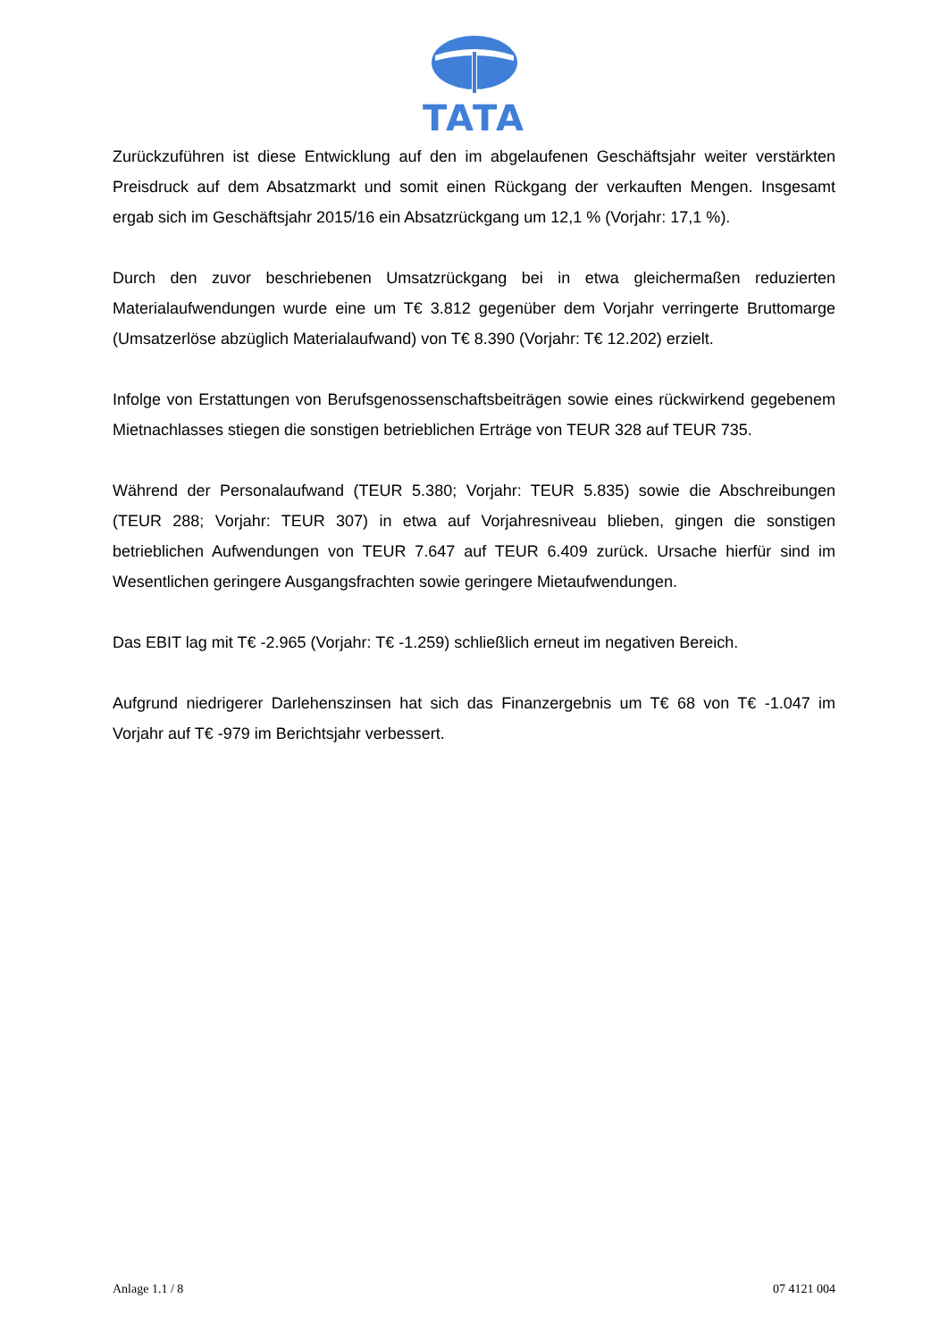TATA
Zurückzuführen ist diese Entwicklung auf den im abgelaufenen Geschäftsjahr weiter verstärkten Preisdruck auf dem Absatzmarkt und somit einen Rückgang der verkauften Mengen. Insgesamt ergab sich im Geschäftsjahr 2015/16 ein Absatzrückgang um 12,1 % (Vorjahr: 17,1 %).
Durch den zuvor beschriebenen Umsatzrückgang bei in etwa gleichermaßen reduzierten Materialaufwendungen wurde eine um T€ 3.812 gegenüber dem Vorjahr verringerte Bruttomarge (Umsatzerlöse abzüglich Materialaufwand) von T€ 8.390 (Vorjahr: T€ 12.202) erzielt.
Infolge von Erstattungen von Berufsgenossenschaftsbeiträgen sowie eines rückwirkend gegebenem Mietnachlasses stiegen die sonstigen betrieblichen Erträge von TEUR 328 auf TEUR 735.
Während der Personalaufwand (TEUR 5.380; Vorjahr: TEUR 5.835) sowie die Abschreibungen (TEUR 288; Vorjahr: TEUR 307) in etwa auf Vorjahresniveau blieben, gingen die sonstigen betrieblichen Aufwendungen von TEUR 7.647 auf TEUR 6.409 zurück. Ursache hierfür sind im Wesentlichen geringere Ausgangsfrachten sowie geringere Mietaufwendungen.
Das EBIT lag mit T€ -2.965 (Vorjahr: T€ -1.259) schließlich erneut im negativen Bereich.
Aufgrund niedrigerer Darlehenszinsen hat sich das Finanzergebnis um T€ 68 von T€ -1.047 im Vorjahr auf T€ -979 im Berichtsjahr verbessert.
Anlage 1.1 / 8 07 4121 004